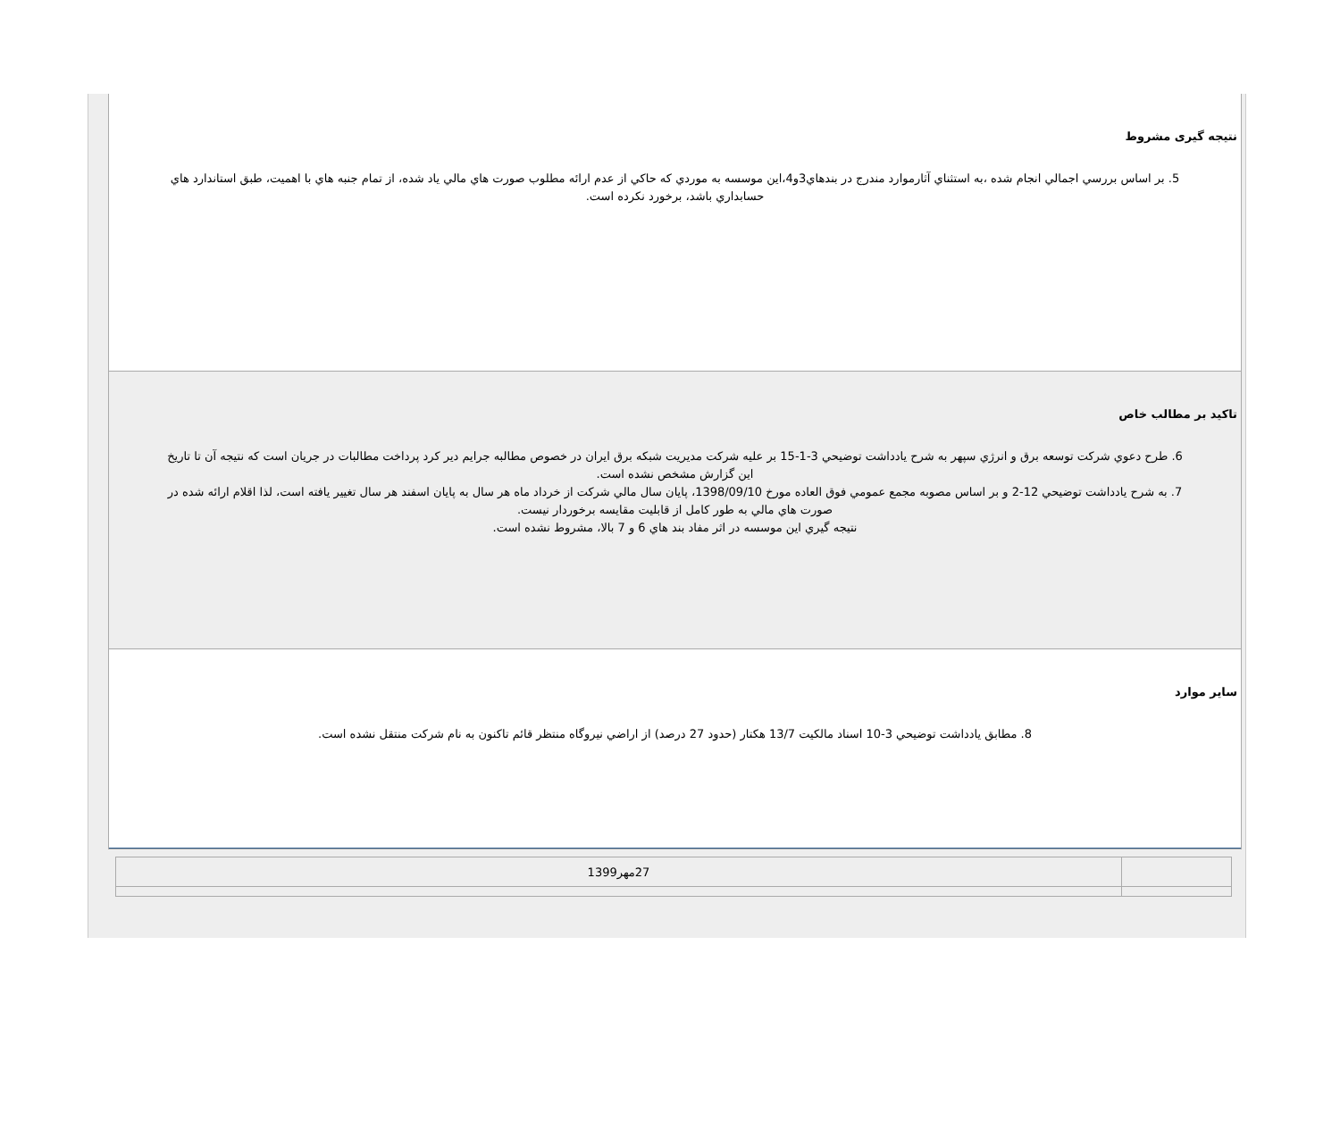نتیجه گیری مشروط
5. بر اساس بررسي اجمالي انجام شده ،به استثناي آثارموارد مندرج در بندهاي3و4،اين موسسه به موردي كه حاكي از عدم ارائه مطلوب صورت هاي مالي ياد شده، از تمام جنبه هاي با اهميت، طبق استاندارد هاي حسابداري باشد، برخورد نكرده است.
تاکید بر مطالب خاص
6. طرح دعوي شركت توسعه برق و انرژي سپهر به شرح يادداشت توضيحي 3-1-15 بر عليه شركت مديريت شبكه برق ايران در خصوص مطالبه جرايم دير كرد پرداخت مطالبات در جريان است كه نتيجه آن تا تاريخ اين گزارش مشخص نشده است.
7. به شرح يادداشت توضيحي 12-2 و بر اساس مصوبه مجمع عمومي فوق العاده مورخ 1398/09/10، پايان سال مالي شركت از خرداد ماه هر سال به پايان اسفند هر سال تغيير يافته است، لذا اقلام ارائه شده در صورت هاي مالي به طور كامل از قابليت مقايسه برخوردار نيست.
نتيجه گيري اين موسسه در اثر مفاد بند هاي 6 و 7 بالا، مشروط نشده است.
سایر موارد
8. مطابق يادداشت توضيحي 3-10 اسناد مالكيت 13/7 هكتار (حدود 27 درصد) از اراضي نيروگاه منتظر قائم تاكنون به نام شركت منتقل نشده است.
| | 27مهر1399 |